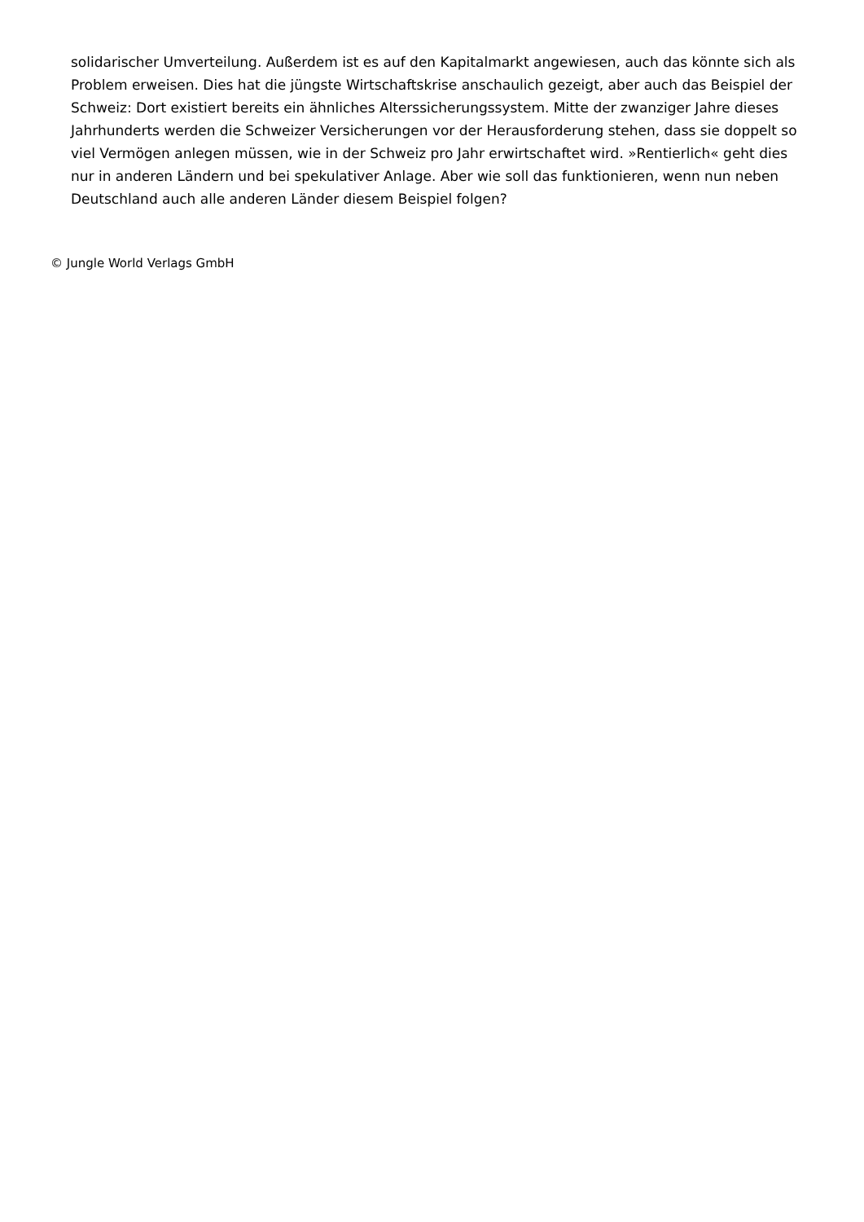solidarischer Umverteilung. Außerdem ist es auf den Kapitalmarkt angewiesen, auch das könnte sich als Problem erweisen. Dies hat die jüngste Wirtschaftskrise anschaulich gezeigt, aber auch das Beispiel der Schweiz: Dort existiert bereits ein ähnliches Alterssicherungssystem. Mitte der zwanziger Jahre dieses Jahrhunderts werden die Schweizer Versicherungen vor der Herausforderung stehen, dass sie doppelt so viel Vermögen anlegen müssen, wie in der Schweiz pro Jahr erwirtschaftet wird. »Rentierlich« geht dies nur in anderen Ländern und bei spekulativer Anlage. Aber wie soll das funktionieren, wenn nun neben Deutschland auch alle anderen Länder diesem Beispiel folgen?
© Jungle World Verlags GmbH